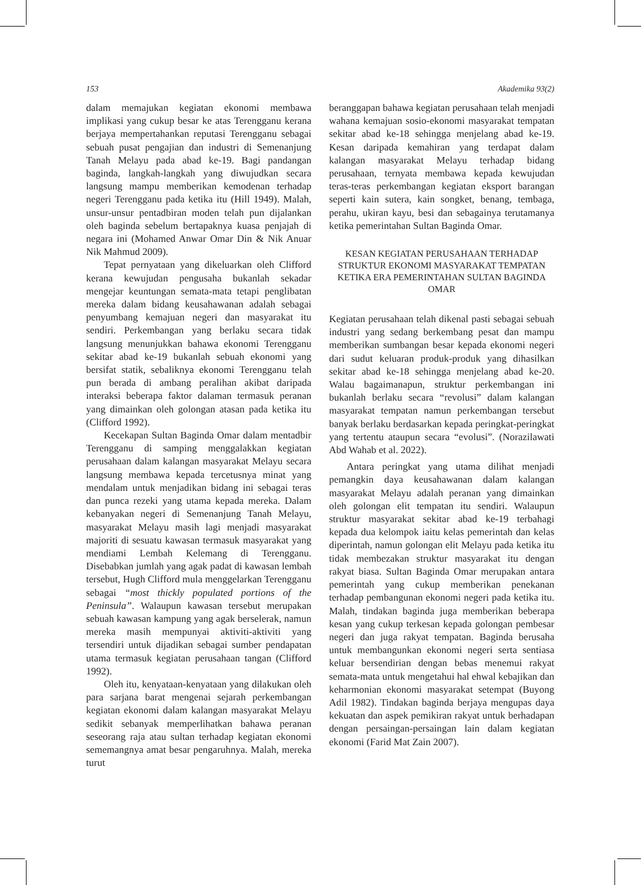153 Akademika 93(2)
dalam memajukan kegiatan ekonomi membawa implikasi yang cukup besar ke atas Terengganu kerana berjaya mempertahankan reputasi Terengganu sebagai sebuah pusat pengajian dan industri di Semenanjung Tanah Melayu pada abad ke-19. Bagi pandangan baginda, langkah-langkah yang diwujudkan secara langsung mampu memberikan kemodenan terhadap negeri Terengganu pada ketika itu (Hill 1949). Malah, unsur-unsur pentadbiran moden telah pun dijalankan oleh baginda sebelum bertapaknya kuasa penjajah di negara ini (Mohamed Anwar Omar Din & Nik Anuar Nik Mahmud 2009).
Tepat pernyataan yang dikeluarkan oleh Clifford kerana kewujudan pengusaha bukanlah sekadar mengejar keuntungan semata-mata tetapi penglibatan mereka dalam bidang keusahawanan adalah sebagai penyumbang kemajuan negeri dan masyarakat itu sendiri. Perkembangan yang berlaku secara tidak langsung menunjukkan bahawa ekonomi Terengganu sekitar abad ke-19 bukanlah sebuah ekonomi yang bersifat statik, sebaliknya ekonomi Terengganu telah pun berada di ambang peralihan akibat daripada interaksi beberapa faktor dalaman termasuk peranan yang dimainkan oleh golongan atasan pada ketika itu (Clifford 1992).
Kecekapan Sultan Baginda Omar dalam mentadbir Terengganu di samping menggalakkan kegiatan perusahaan dalam kalangan masyarakat Melayu secara langsung membawa kepada tercetusnya minat yang mendalam untuk menjadikan bidang ini sebagai teras dan punca rezeki yang utama kepada mereka. Dalam kebanyakan negeri di Semenanjung Tanah Melayu, masyarakat Melayu masih lagi menjadi masyarakat majoriti di sesuatu kawasan termasuk masyarakat yang mendiami Lembah Kelemang di Terengganu. Disebabkan jumlah yang agak padat di kawasan lembah tersebut, Hugh Clifford mula menggelarkan Terengganu sebagai “most thickly populated portions of the Peninsula”. Walaupun kawasan tersebut merupakan sebuah kawasan kampung yang agak berselerak, namun mereka masih mempunyai aktiviti-aktiviti yang tersendiri untuk dijadikan sebagai sumber pendapatan utama termasuk kegiatan perusahaan tangan (Clifford 1992).
Oleh itu, kenyataan-kenyataan yang dilakukan oleh para sarjana barat mengenai sejarah perkembangan kegiatan ekonomi dalam kalangan masyarakat Melayu sedikit sebanyak memperlihatkan bahawa peranan seseorang raja atau sultan terhadap kegiatan ekonomi sememangnya amat besar pengaruhnya. Malah, mereka turut
beranggapan bahawa kegiatan perusahaan telah menjadi wahana kemajuan sosio-ekonomi masyarakat tempatan sekitar abad ke-18 sehingga menjelang abad ke-19. Kesan daripada kemahiran yang terdapat dalam kalangan masyarakat Melayu terhadap bidang perusahaan, ternyata membawa kepada kewujudan teras-teras perkembangan kegiatan eksport barangan seperti kain sutera, kain songket, benang, tembaga, perahu, ukiran kayu, besi dan sebagainya terutamanya ketika pemerintahan Sultan Baginda Omar.
KESAN KEGIATAN PERUSAHAAN TERHADAP STRUKTUR EKONOMI MASYARAKAT TEMPATAN KETIKA ERA PEMERINTAHAN SULTAN BAGINDA OMAR
Kegiatan perusahaan telah dikenal pasti sebagai sebuah industri yang sedang berkembang pesat dan mampu memberikan sumbangan besar kepada ekonomi negeri dari sudut keluaran produk-produk yang dihasilkan sekitar abad ke-18 sehingga menjelang abad ke-20. Walau bagaimanapun, struktur perkembangan ini bukanlah berlaku secara “revolusi” dalam kalangan masyarakat tempatan namun perkembangan tersebut banyak berlaku berdasarkan kepada peringkat-peringkat yang tertentu ataupun secara “evolusi”. (Norazilawati Abd Wahab et al. 2022).
Antara peringkat yang utama dilihat menjadi pemangkin daya keusahawanan dalam kalangan masyarakat Melayu adalah peranan yang dimainkan oleh golongan elit tempatan itu sendiri. Walaupun struktur masyarakat sekitar abad ke-19 terbahagi kepada dua kelompok iaitu kelas pemerintah dan kelas diperintah, namun golongan elit Melayu pada ketika itu tidak membezakan struktur masyarakat itu dengan rakyat biasa. Sultan Baginda Omar merupakan antara pemerintah yang cukup memberikan penekanan terhadap pembangunan ekonomi negeri pada ketika itu. Malah, tindakan baginda juga memberikan beberapa kesan yang cukup terkesan kepada golongan pembesar negeri dan juga rakyat tempatan. Baginda berusaha untuk membangunkan ekonomi negeri serta sentiasa keluar bersendirian dengan bebas menemui rakyat semata-mata untuk mengetahui hal ehwal kebajikan dan keharmonian ekonomi masyarakat setempat (Buyong Adil 1982). Tindakan baginda berjaya mengupas daya kekuatan dan aspek pemikiran rakyat untuk berhadapan dengan persaingan-persaingan lain dalam kegiatan ekonomi (Farid Mat Zain 2007).